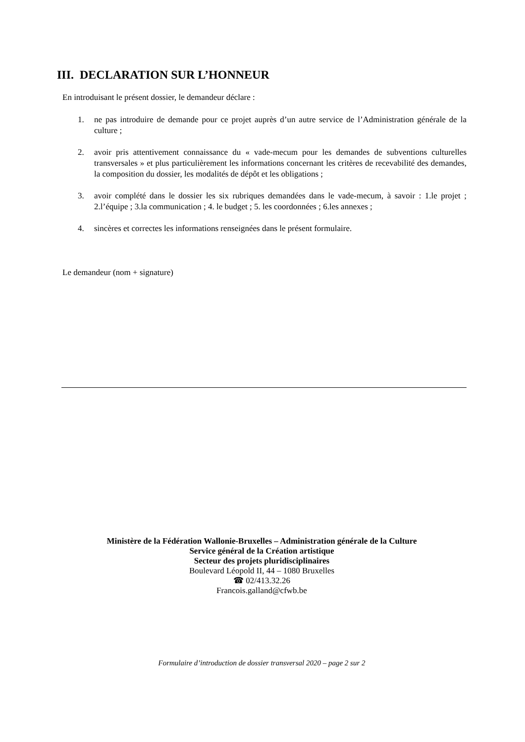III. DECLARATION SUR L’HONNEUR
En introduisant le présent dossier, le demandeur déclare :
1. ne pas introduire de demande pour ce projet auprès d’un autre service de l’Administration générale de la culture ;
2. avoir pris attentivement connaissance du « vade-mecum pour les demandes de subventions culturelles transversales » et plus particulièrement les informations concernant les critères de recevabilité des demandes, la composition du dossier, les modalités de dépôt et les obligations ;
3. avoir complété dans le dossier les six rubriques demandées dans le vade-mecum, à savoir : 1.le projet ; 2.l’équipe ; 3.la communication ; 4. le budget ; 5. les coordonnées ; 6.les annexes ;
4. sincères et correctes les informations renseignées dans le présent formulaire.
Le demandeur (nom + signature)
Ministère de la Fédération Wallonie-Bruxelles – Administration générale de la Culture
Service général de la Création artistique
Secteur des projets pluridisciplinaires
Boulevard Léopold II, 44 – 1080 Bruxelles
☎ 02/413.32.26
Francois.galland@cfwb.be
Formulaire d’introduction de dossier transversal 2020 – page 2 sur 2